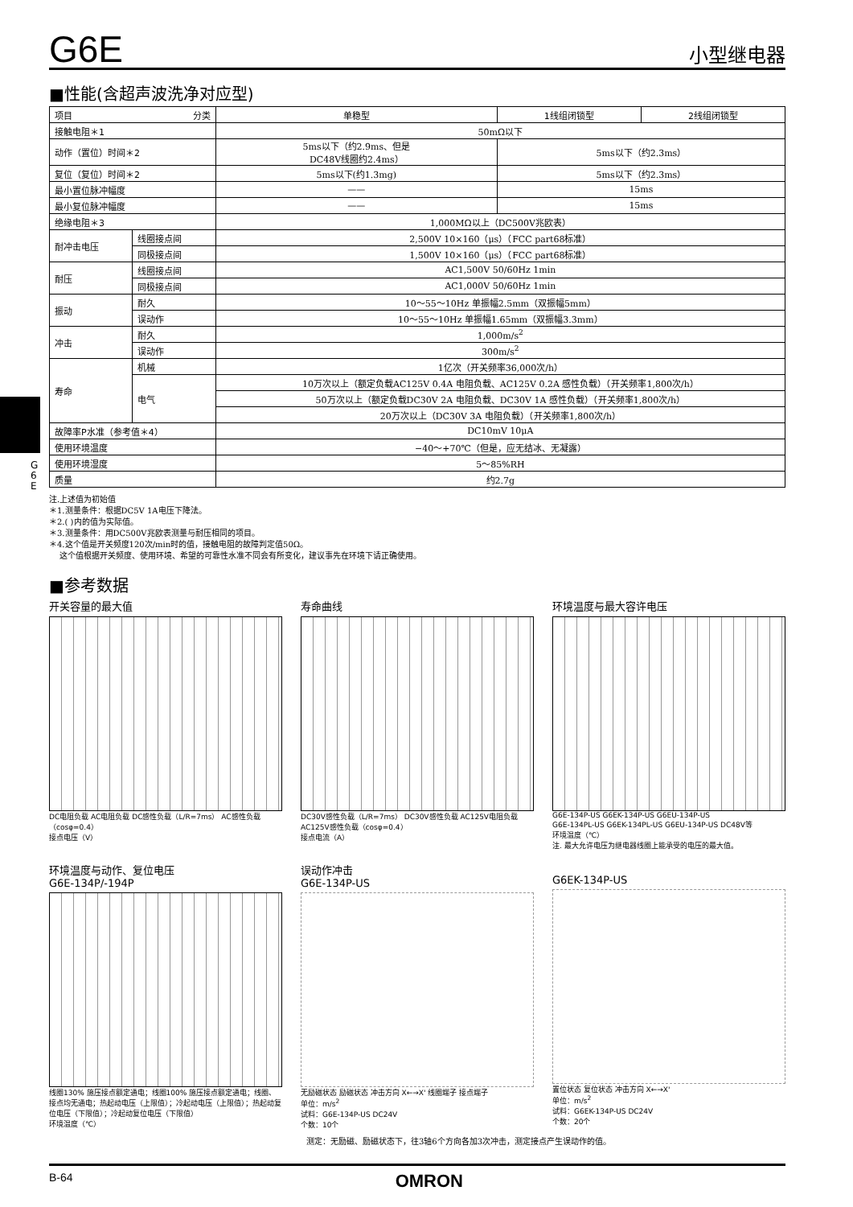G 6 E
G6E
小型继电器
■性能(含超声波洗净对应型)
| 项目 分类 | | 单稳型 | 1线组闭锁型 | 2线组闭锁型 |
| --- | --- | --- | --- | --- |
| 接触电阻＊1 | | 50mΩ以下 | | |
| 动作（置位）时间＊2 | | 5ms以下（约2.9ms、但是 DC48V线圈约2.4ms） | 5ms以下（约2.3ms） | |
| 复位（复位）时间＊2 | | 5ms以下(约1.3mg) | 5ms以下（约2.3ms） | |
| 最小置位脉冲幅度 | | —— | 15ms | |
| 最小复位脉冲幅度 | | —— | 15ms | |
| 绝缘电阻＊3 | | 1,000MΩ以上（DC500V兆欧表） | | |
| 耐冲击电压 | 线圈接点间 | 2,500V 10×160（μs）（FCC part68标准） | | |
| | 同极接点间 | 1,500V 10×160（μs）（FCC part68标准） | | |
| 耐压 | 线圈接点间 | AC1,500V 50/60Hz 1min | | |
| | 同极接点间 | AC1,000V 50/60Hz 1min | | |
| 振动 | 耐久 | 10～55～10Hz 单振幅2.5mm（双振幅5mm） | | |
| | 误动作 | 10～55～10Hz 单振幅1.65mm（双振幅3.3mm） | | |
| 冲击 | 耐久 | 1,000m/s<sup>2</sup> | | |
| | 误动作 | 300m/s<sup>2</sup> | | |
| 寿命 | 机械 | 1亿次（开关频率36,000次/h） | | |
| | 电气 | 10万次以上（额定负载AC125V 0.4A 电阻负载、AC125V 0.2A 感性负载）（开关频率1,800次/h） | | |
| | | 50万次以上（额定负载DC30V 2A 电阻负载、DC30V 1A 感性负载）（开关频率1,800次/h） | | |
| | | 20万次以上（DC30V 3A 电阻负载）（开关频率1,800次/h） | | |
| 故障率P水准（参考值＊4） | | DC10mV 10μA | | |
| 使用环境温度 | | −40～+70℃（但是，应无结冰、无凝露） | | |
| 使用环境湿度 | | 5～85%RH | | |
| 质量 | | 约2.7g | | |
注.上述值为初始值
＊1.测量条件：根据DC5V 1A电压下降法。
＊2.( )内的值为实际值。
＊3.测量条件：用DC500V兆欧表测量与耐压相同的项目。
＊4.这个值是开关频度120次/min时的值，接触电阻的故障判定值50Ω。
这个值根据开关频度、使用环境、希望的可靠性水准不同会有所变化，建议事先在环境下请正确使用。
■参考数据
开关容量的最大值
DC电阻负载 AC电阻负载 DC感性负载（L/R=7ms） AC感性负载（cosφ=0.4）
接点电压（V）
寿命曲线
DC30V感性负载（L/R=7ms） DC30V感性负载 AC125V电阻负载 AC125V感性负载（cosφ=0.4）
接点电流（A）
环境温度与最大容许电压
G6E-134P-US G6EK-134P-US G6EU-134P-US
G6E-134PL-US G6EK-134PL-US G6EU-134P-US DC48V等
环境温度（℃）
注. 最大允许电压为继电器线圈上能承受的电压的最大值。
环境温度与动作、复位电压
G6E-134P/-194P
线圈130% 施压接点额定通电；线圈100% 施压接点额定通电；线圈、接点均无通电；热起动电压（上限值）；冷起动电压（上限值）；热起动复位电压（下限值）；冷起动复位电压（下限值）
环境温度（℃）
误动作冲击
G6E-134P-US
无励磁状态 励磁状态 冲击方向 X←→X' 线圈端子 接点端子
单位：m/s<sup>2</sup>
试料：G6E-134P-US DC24V
个数：10个
G6EK-134P-US
置位状态 复位状态 冲击方向 X←→X'
单位：m/s<sup>2</sup>
试料：G6EK-134P-US DC24V
个数：20个
测定：无励磁、励磁状态下，往3轴6个方向各加3次冲击，测定接点产生误动作的值。
B-64 OMRON